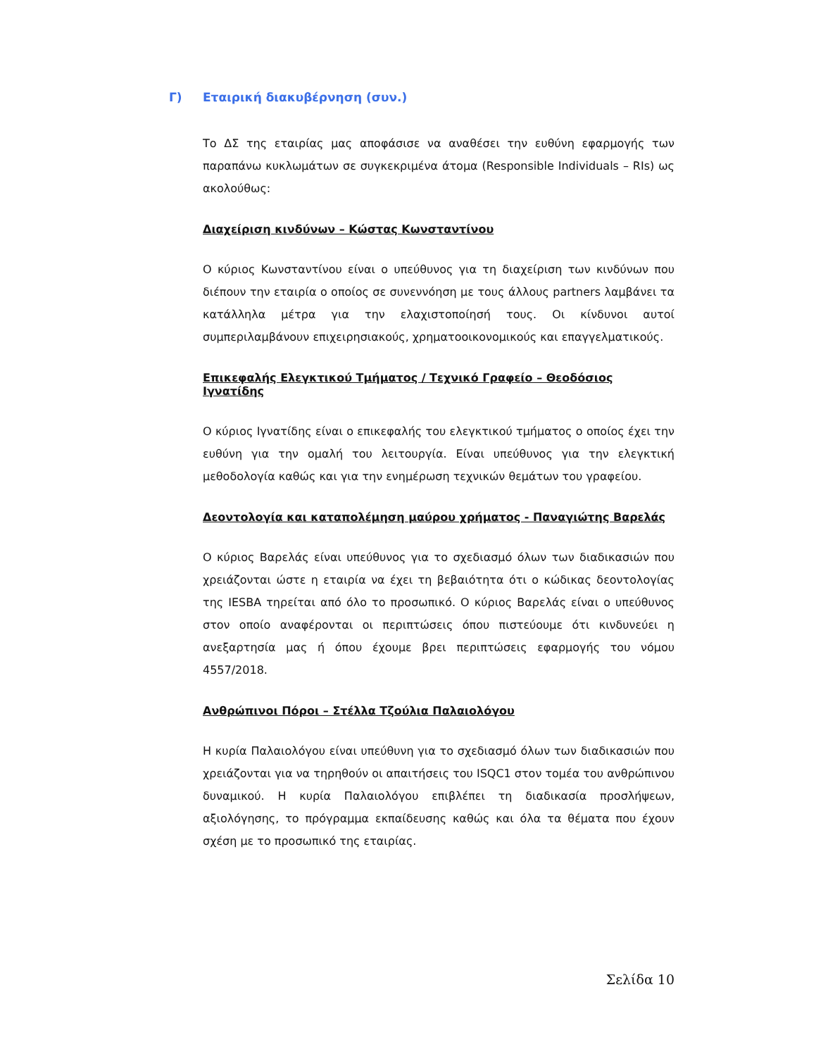Γ) Εταιρική διακυβέρνηση (συν.)
Το ΔΣ της εταιρίας μας αποφάσισε να αναθέσει την ευθύνη εφαρμογής των παραπάνω κυκλωμάτων σε συγκεκριμένα άτομα (Responsible Individuals – RIs) ως ακολούθως:
Διαχείριση κινδύνων – Κώστας Κωνσταντίνου
Ο κύριος Κωνσταντίνου είναι ο υπεύθυνος για τη διαχείριση των κινδύνων που διέπουν την εταιρία ο οποίος σε συνεννόηση με τους άλλους partners λαμβάνει τα κατάλληλα μέτρα για την ελαχιστοποίησή τους. Οι κίνδυνοι αυτοί συμπεριλαμβάνουν επιχειρησιακούς, χρηματοοικονομικούς και επαγγελματικούς.
Επικεφαλής Ελεγκτικού Τμήματος / Τεχνικό Γραφείο – Θεοδόσιος Ιγνατίδης
Ο κύριος Ιγνατίδης είναι ο επικεφαλής του ελεγκτικού τμήματος ο οποίος έχει την ευθύνη για την ομαλή του λειτουργία. Είναι υπεύθυνος για την ελεγκτική μεθοδολογία καθώς και για την ενημέρωση τεχνικών θεμάτων του γραφείου.
Δεοντολογία και καταπολέμηση μαύρου χρήματος - Παναγιώτης Βαρελάς
Ο κύριος Βαρελάς είναι υπεύθυνος για το σχεδιασμό όλων των διαδικασιών που χρειάζονται ώστε η εταιρία να έχει τη βεβαιότητα ότι ο κώδικας δεοντολογίας της IESBA τηρείται από όλο το προσωπικό. Ο κύριος Βαρελάς είναι ο υπεύθυνος στον οποίο αναφέρονται οι περιπτώσεις όπου πιστεύουμε ότι κινδυνεύει η ανεξαρτησία μας ή όπου έχουμε βρει περιπτώσεις εφαρμογής του νόμου 4557/2018.
Ανθρώπινοι Πόροι – Στέλλα Τζούλια Παλαιολόγου
Η κυρία Παλαιολόγου είναι υπεύθυνη για το σχεδιασμό όλων των διαδικασιών που χρειάζονται για να τηρηθούν οι απαιτήσεις του ISQC1 στον τομέα του ανθρώπινου δυναμικού. Η κυρία Παλαιολόγου επιβλέπει τη διαδικασία προσλήψεων, αξιολόγησης, το πρόγραμμα εκπαίδευσης καθώς και όλα τα θέματα που έχουν σχέση με το προσωπικό της εταιρίας.
Σελίδα 10